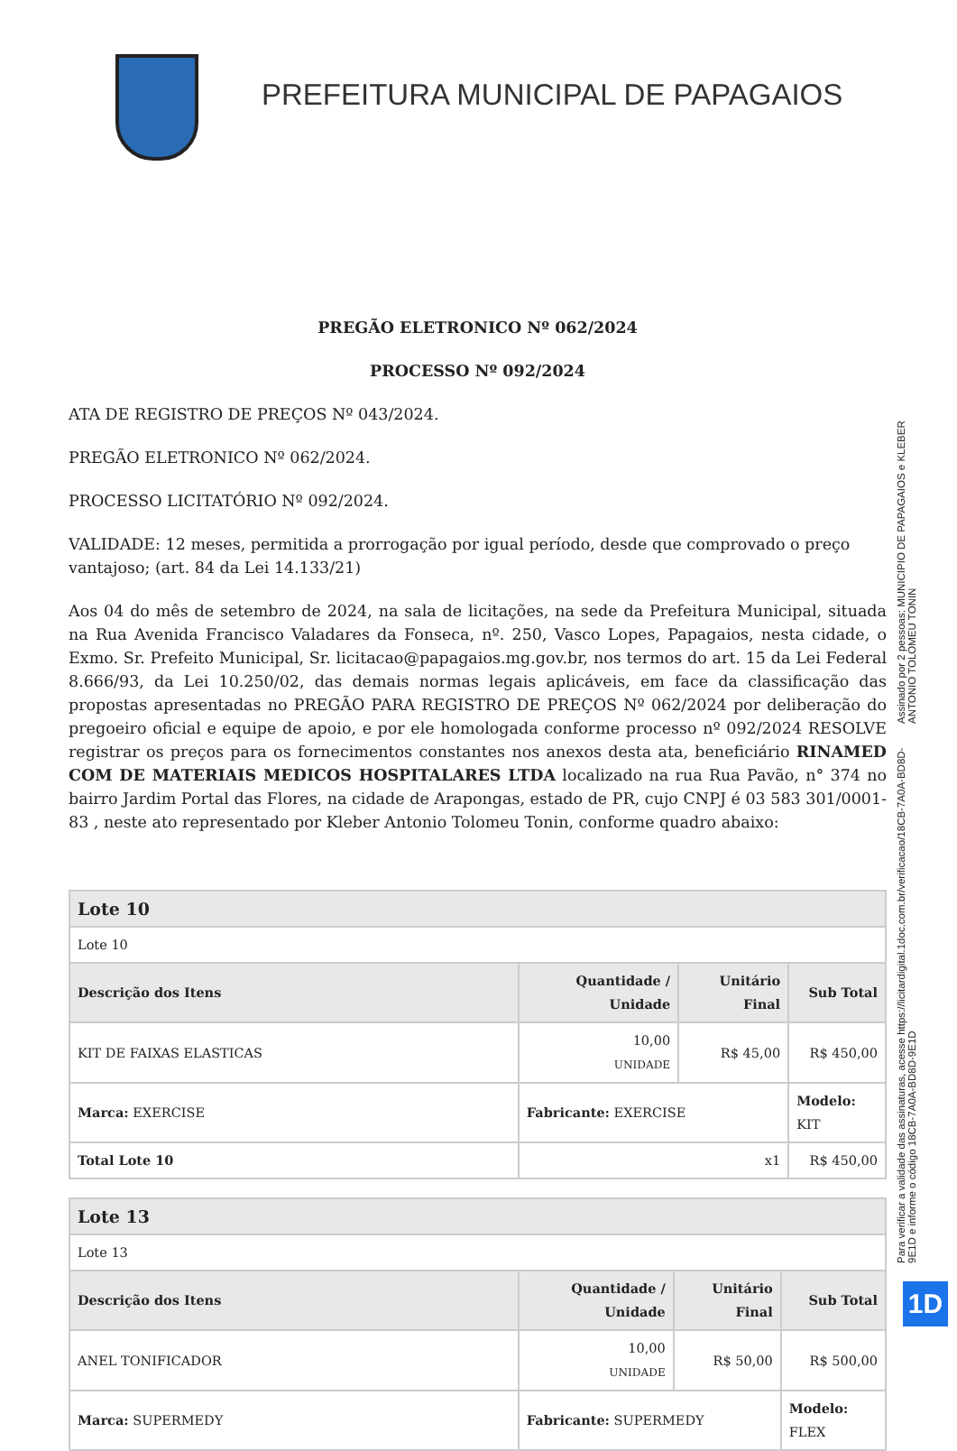PREFEITURA MUNICIPAL DE PAPAGAIOS
PREGÃO ELETRONICO Nº 062/2024
PROCESSO Nº 092/2024
ATA DE REGISTRO DE PREÇOS Nº 043/2024.
PREGÃO ELETRONICO Nº 062/2024.
PROCESSO LICITATÓRIO Nº 092/2024.
VALIDADE: 12 meses, permitida a prorrogação por igual período, desde que comprovado o preço vantajoso; (art. 84 da Lei 14.133/21)
Aos 04 do mês de setembro de 2024, na sala de licitações, na sede da Prefeitura Municipal, situada na Rua Avenida Francisco Valadares da Fonseca, nº. 250, Vasco Lopes, Papagaios, nesta cidade, o Exmo. Sr. Prefeito Municipal, Sr. licitacao@papagaios.mg.gov.br, nos termos do art. 15 da Lei Federal 8.666/93, da Lei 10.250/02, das demais normas legais aplicáveis, em face da classificação das propostas apresentadas no PREGÃO PARA REGISTRO DE PREÇOS Nº 062/2024 por deliberação do pregoeiro oficial e equipe de apoio, e por ele homologada conforme processo nº 092/2024 RESOLVE registrar os preços para os fornecimentos constantes nos anexos desta ata, beneficiário RINAMED COM DE MATERIAIS MEDICOS HOSPITALARES LTDA localizado na rua Rua Pavão, n° 374 no bairro Jardim Portal das Flores, na cidade de Arapongas, estado de PR, cujo CNPJ é 03 583 301/0001-83 , neste ato representado por Kleber Antonio Tolomeu Tonin, conforme quadro abaixo:
| Lote 10 | | | |
| Lote 10 | | | |
| Descrição dos Itens | Quantidade / Unidade | Unitário Final | Sub Total |
| KIT DE FAIXAS ELASTICAS | 10,00 UNIDADE | R$ 45,00 | R$ 450,00 |
| Marca: EXERCISE | Fabricante: EXERCISE | | Modelo: KIT |
| Total Lote 10 | x1 | | R$ 450,00 |
| Lote 13 | | | |
| Lote 13 | | | |
| Descrição dos Itens | Quantidade / Unidade | Unitário Final | Sub Total |
| ANEL TONIFICADOR | 10,00 UNIDADE | R$ 50,00 | R$ 500,00 |
| Marca: SUPERMEDY | Fabricante: SUPERMEDY | | Modelo: FLEX |
Assinado por 2 pessoas: MUNICIPIO DE PAPAGAIOS e KLEBER ANTONIO TOLOMEU TONIN
Para verificar a validade das assinaturas, acesse https://licitardigital.1doc.com.br/verificacao/18CB-7A0A-BD8D-9E1D e informe o código 18CB-7A0A-BD8D-9E1D
1D